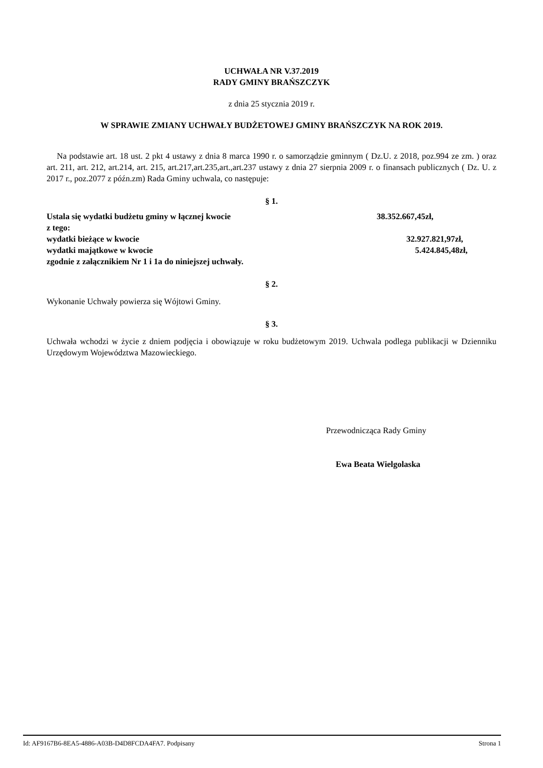UCHWAŁA NR V.37.2019
RADY GMINY BRAŃSZCZYK
z dnia 25 stycznia 2019 r.
W SPRAWIE ZMIANY UCHWAŁY BUDŻETOWEJ GMINY BRAŃSZCZYK NA ROK 2019.
Na podstawie art. 18 ust. 2 pkt 4 ustawy z dnia 8 marca 1990 r. o samorządzie gminnym ( Dz.U. z 2018, poz.994 ze zm. ) oraz art. 211, art. 212, art.214, art. 215, art.217,art.235,art.,art.237 ustawy z dnia 27 sierpnia 2009 r. o finansach publicznych ( Dz. U. z 2017 r., poz.2077 z późn.zm) Rada Gminy uchwala, co następuje:
§ 1.
Ustala się wydatki budżetu gminy w łącznej kwocie 38.352.667,45zł,
z tego:
wydatki bieżące w kwocie 32.927.821,97zł,
wydatki majątkowe w kwocie 5.424.845,48zł,
zgodnie z załącznikiem Nr 1 i 1a do niniejszej uchwały.
§ 2.
Wykonanie Uchwały powierza się Wójtowi Gminy.
§ 3.
Uchwała wchodzi w życie z dniem podjęcia i obowiązuje w roku budżetowym 2019. Uchwala podlega publikacji w Dzienniku Urzędowym Województwa Mazowieckiego.
Przewodnicząca Rady Gminy
Ewa Beata Wielgolaska
Id: AF9167B6-8EA5-4886-A03B-D4D8FCDA4FA7. Podpisany Strona 1